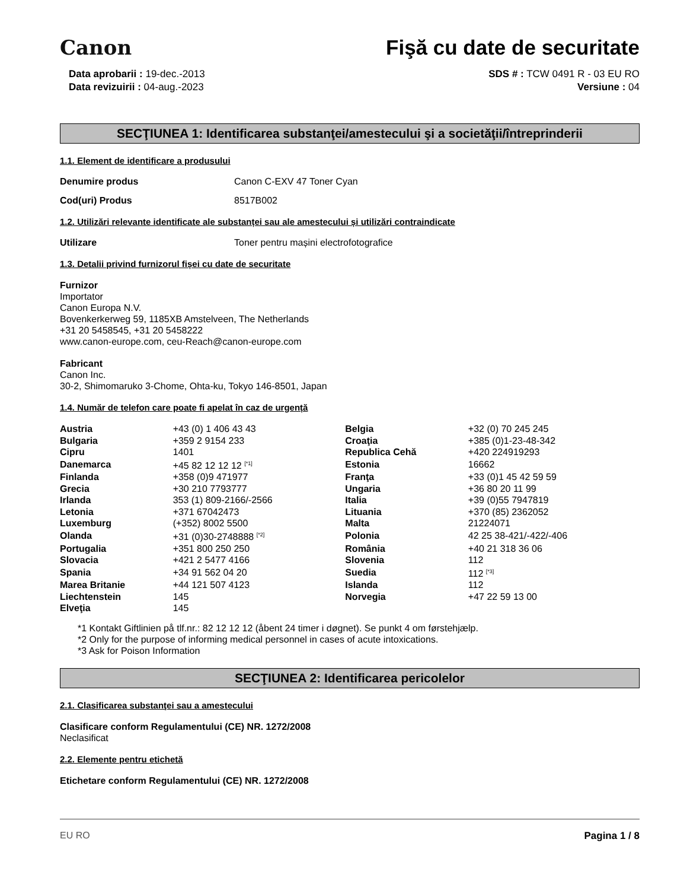Canon
Fişă cu date de securitate
Data aprobarii : 19-dec.-2013
Data revizuirii : 04-aug.-2023
SDS # : TCW 0491 R - 03 EU RO
Versiune : 04
SECŢIUNEA 1: Identificarea substanţei/amestecului şi a societăţii/întreprinderii
1.1. Element de identificare a produsului
Denumire produs Canon C-EXV 47 Toner Cyan
Cod(uri) Produs 8517B002
1.2. Utilizări relevante identificate ale substanței sau ale amestecului și utilizări contraindicate
Utilizare Toner pentru mașini electrofotografice
1.3. Detalii privind furnizorul fișei cu date de securitate
Furnizor
Importator
Canon Europa N.V.
Bovenkerkerweg 59, 1185XB Amstelveen, The Netherlands
+31 20 5458545, +31 20 5458222
www.canon-europe.com, ceu-Reach@canon-europe.com
Fabricant
Canon Inc.
30-2, Shimomaruko 3-Chome, Ohta-ku, Tokyo 146-8501, Japan
1.4. Număr de telefon care poate fi apelat în caz de urgență
| Austria | +43 (0) 1 406 43 43 | Belgia | +32 (0) 70 245 245 |
| Bulgaria | +359 2 9154 233 | Croaţia | +385 (0)1-23-48-342 |
| Cipru | 1401 | Republica Cehă | +420 224919293 |
| Danemarca | +45 82 12 12 12 <sup>[*1]</sup> | Estonia | 16662 |
| Finlanda | +358 (0)9 471977 | Franţa | +33 (0)1 45 42 59 59 |
| Grecia | +30 210 7793777 | Ungaria | +36 80 20 11 99 |
| Irlanda | 353 (1) 809-2166/-2566 | Italia | +39 (0)55 7947819 |
| Letonia | +371 67042473 | Lituania | +370 (85) 2362052 |
| Luxemburg | (+352) 8002 5500 | Malta | 21224071 |
| Olanda | +31 (0)30-2748888 <sup>[*2]</sup> | Polonia | 42 25 38-421/-422/-406 |
| Portugalia | +351 800 250 250 | România | +40 21 318 36 06 |
| Slovacia | +421 2 5477 4166 | Slovenia | 112 |
| Spania | +34 91 562 04 20 | Suedia | 112 <sup>[*3]</sup> |
| Marea Britanie | +44 121 507 4123 | Islanda | 112 |
| Liechtenstein | 145 | Norvegia | +47 22 59 13 00 |
| Elveţia | 145 | | |
*1 Kontakt Giftlinien på tlf.nr.: 82 12 12 12 (åbent 24 timer i døgnet). Se punkt 4 om førstehjælp.
*2 Only for the purpose of informing medical personnel in cases of acute intoxications.
*3 Ask for Poison Information
SECŢIUNEA 2: Identificarea pericolelor
2.1. Clasificarea substanţei sau a amestecului
Clasificare conform Regulamentului (CE) NR. 1272/2008
Neclasificat
2.2. Elemente pentru etichetă
Etichetare conform Regulamentului (CE) NR. 1272/2008
EU RO Pagina 1 / 8